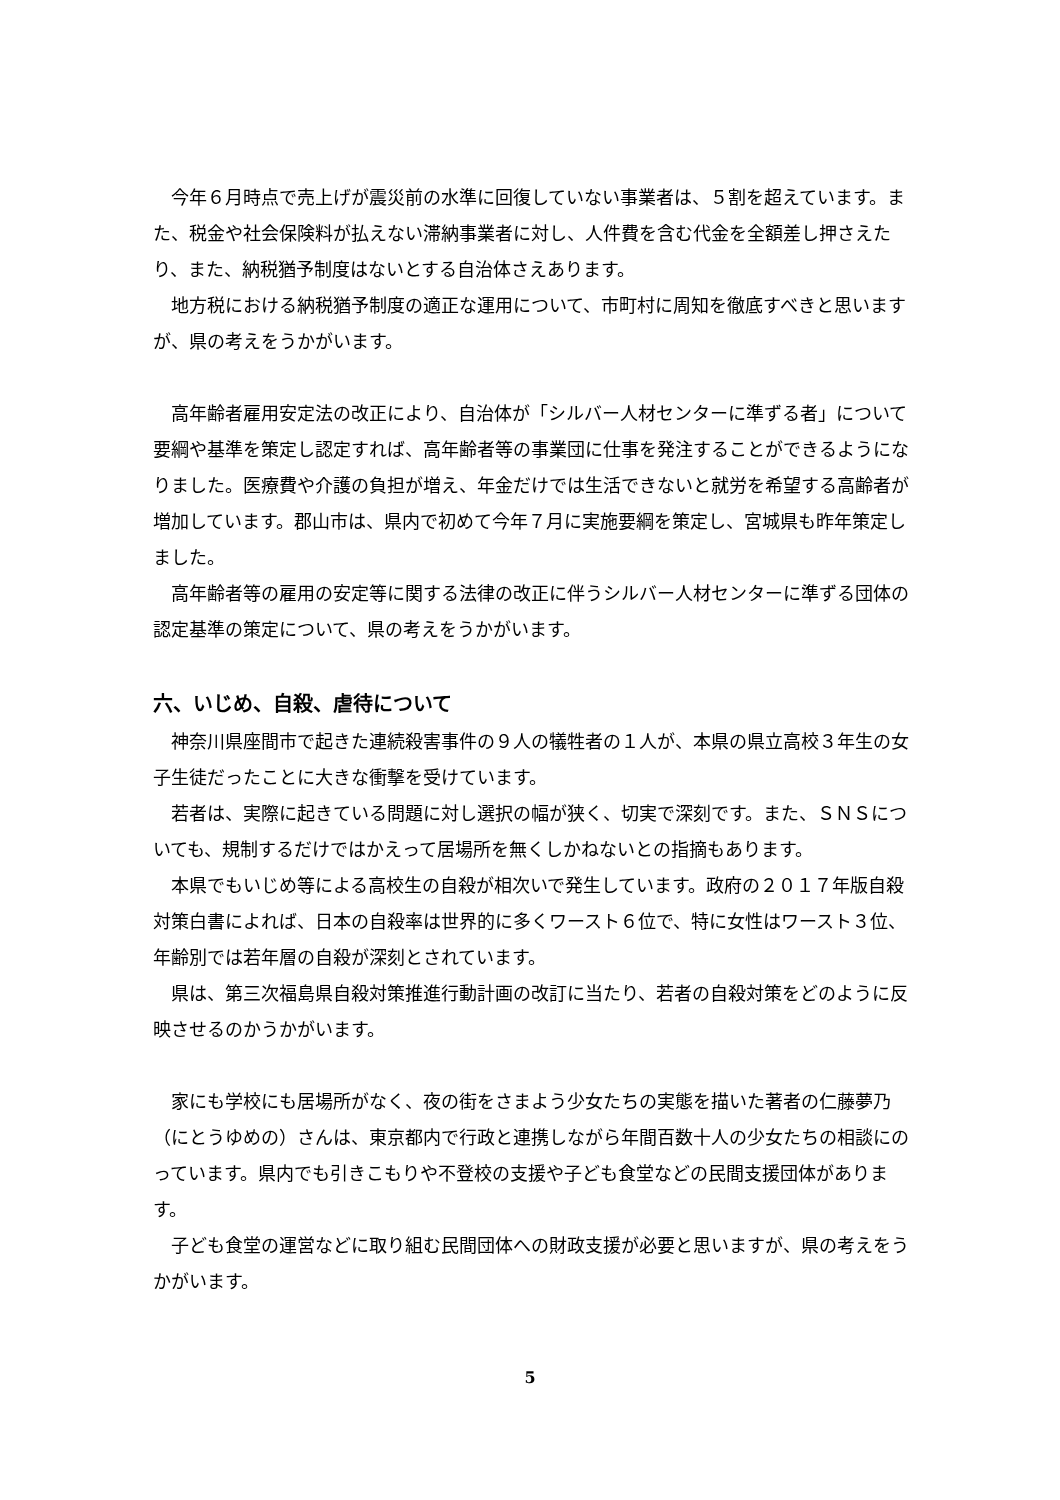今年６月時点で売上げが震災前の水準に回復していない事業者は、５割を超えています。また、税金や社会保険料が払えない滞納事業者に対し、人件費を含む代金を全額差し押さえたり、また、納税猶予制度はないとする自治体さえあります。
地方税における納税猶予制度の適正な運用について、市町村に周知を徹底すべきと思いますが、県の考えをうかがいます。
高年齢者雇用安定法の改正により、自治体が「シルバー人材センターに準ずる者」について要綱や基準を策定し認定すれば、高年齢者等の事業団に仕事を発注することができるようになりました。医療費や介護の負担が増え、年金だけでは生活できないと就労を希望する高齢者が増加しています。郡山市は、県内で初めて今年７月に実施要綱を策定し、宮城県も昨年策定しました。
高年齢者等の雇用の安定等に関する法律の改正に伴うシルバー人材センターに準ずる団体の認定基準の策定について、県の考えをうかがいます。
六、いじめ、自殺、虐待について
神奈川県座間市で起きた連続殺害事件の９人の犠牲者の１人が、本県の県立高校３年生の女子生徒だったことに大きな衝撃を受けています。
若者は、実際に起きている問題に対し選択の幅が狭く、切実で深刻です。また、ＳＮＳについても、規制するだけではかえって居場所を無くしかねないとの指摘もあります。
本県でもいじめ等による高校生の自殺が相次いで発生しています。政府の２０１７年版自殺対策白書によれば、日本の自殺率は世界的に多くワースト６位で、特に女性はワースト３位、年齢別では若年層の自殺が深刻とされています。
県は、第三次福島県自殺対策推進行動計画の改訂に当たり、若者の自殺対策をどのように反映させるのかうかがいます。
家にも学校にも居場所がなく、夜の街をさまよう少女たちの実態を描いた著者の仁藤夢乃（にとうゆめの）さんは、東京都内で行政と連携しながら年間百数十人の少女たちの相談にのっています。県内でも引きこもりや不登校の支援や子ども食堂などの民間支援団体があります。
子ども食堂の運営などに取り組む民間団体への財政支援が必要と思いますが、県の考えをうかがいます。
5